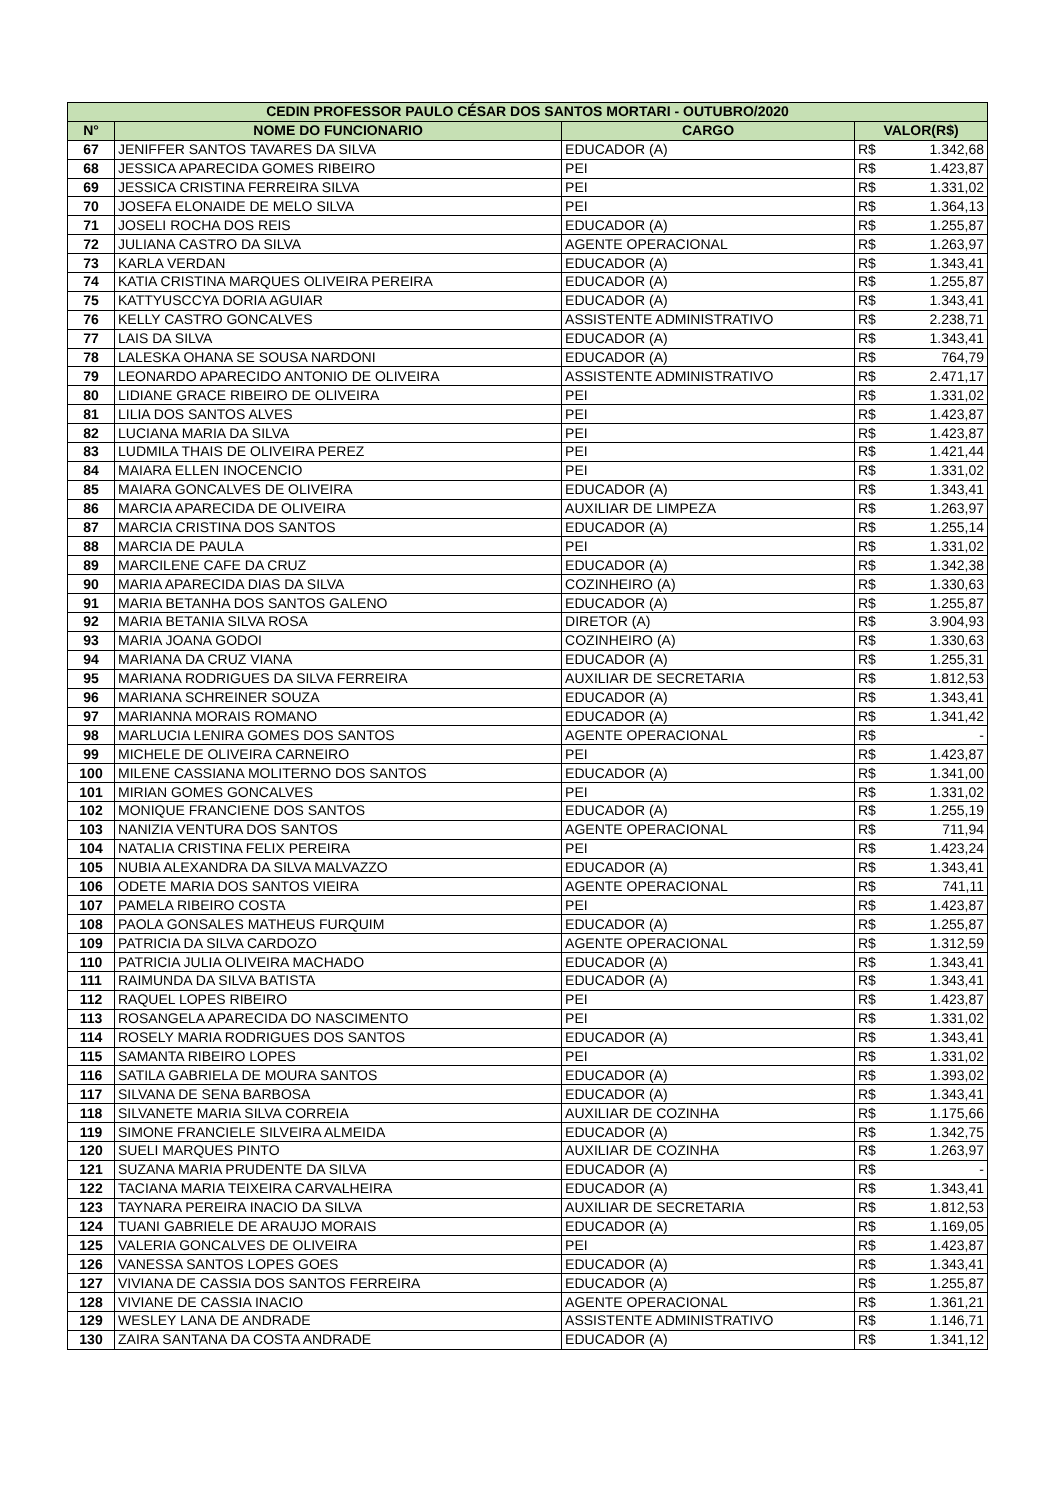| CEDIN PROFESSOR PAULO CÉSAR DOS SANTOS MORTARI - OUTUBRO/2020 | | | | |
| --- | --- | --- | --- | --- |
| N° | NOME DO FUNCIONARIO | CARGO | VALOR(R$) | |
| 67 | JENIFFER SANTOS TAVARES DA SILVA | EDUCADOR (A) | R$ | 1.342,68 |
| 68 | JESSICA APARECIDA GOMES RIBEIRO | PEI | R$ | 1.423,87 |
| 69 | JESSICA CRISTINA FERREIRA SILVA | PEI | R$ | 1.331,02 |
| 70 | JOSEFA ELONAIDE DE MELO SILVA | PEI | R$ | 1.364,13 |
| 71 | JOSELI ROCHA DOS REIS | EDUCADOR (A) | R$ | 1.255,87 |
| 72 | JULIANA CASTRO DA SILVA | AGENTE OPERACIONAL | R$ | 1.263,97 |
| 73 | KARLA VERDAN | EDUCADOR (A) | R$ | 1.343,41 |
| 74 | KATIA CRISTINA MARQUES OLIVEIRA PEREIRA | EDUCADOR (A) | R$ | 1.255,87 |
| 75 | KATTYUSCCYA DORIA AGUIAR | EDUCADOR (A) | R$ | 1.343,41 |
| 76 | KELLY CASTRO GONCALVES | ASSISTENTE ADMINISTRATIVO | R$ | 2.238,71 |
| 77 | LAIS DA SILVA | EDUCADOR (A) | R$ | 1.343,41 |
| 78 | LALESKA OHANA SE SOUSA NARDONI | EDUCADOR (A) | R$ | 764,79 |
| 79 | LEONARDO APARECIDO ANTONIO DE OLIVEIRA | ASSISTENTE ADMINISTRATIVO | R$ | 2.471,17 |
| 80 | LIDIANE GRACE RIBEIRO DE OLIVEIRA | PEI | R$ | 1.331,02 |
| 81 | LILIA DOS SANTOS ALVES | PEI | R$ | 1.423,87 |
| 82 | LUCIANA MARIA DA SILVA | PEI | R$ | 1.423,87 |
| 83 | LUDMILA THAIS DE OLIVEIRA PEREZ | PEI | R$ | 1.421,44 |
| 84 | MAIARA ELLEN INOCENCIO | PEI | R$ | 1.331,02 |
| 85 | MAIARA GONCALVES DE OLIVEIRA | EDUCADOR (A) | R$ | 1.343,41 |
| 86 | MARCIA APARECIDA DE OLIVEIRA | AUXILIAR DE LIMPEZA | R$ | 1.263,97 |
| 87 | MARCIA CRISTINA DOS SANTOS | EDUCADOR (A) | R$ | 1.255,14 |
| 88 | MARCIA DE PAULA | PEI | R$ | 1.331,02 |
| 89 | MARCILENE CAFE DA CRUZ | EDUCADOR (A) | R$ | 1.342,38 |
| 90 | MARIA APARECIDA DIAS DA SILVA | COZINHEIRO (A) | R$ | 1.330,63 |
| 91 | MARIA BETANHA DOS SANTOS GALENO | EDUCADOR (A) | R$ | 1.255,87 |
| 92 | MARIA BETANIA SILVA ROSA | DIRETOR (A) | R$ | 3.904,93 |
| 93 | MARIA JOANA GODOI | COZINHEIRO (A) | R$ | 1.330,63 |
| 94 | MARIANA DA CRUZ VIANA | EDUCADOR (A) | R$ | 1.255,31 |
| 95 | MARIANA RODRIGUES DA SILVA FERREIRA | AUXILIAR DE SECRETARIA | R$ | 1.812,53 |
| 96 | MARIANA SCHREINER SOUZA | EDUCADOR (A) | R$ | 1.343,41 |
| 97 | MARIANNA MORAIS ROMANO | EDUCADOR (A) | R$ | 1.341,42 |
| 98 | MARLUCIA LENIRA GOMES DOS SANTOS | AGENTE OPERACIONAL | R$ | - |
| 99 | MICHELE DE OLIVEIRA CARNEIRO | PEI | R$ | 1.423,87 |
| 100 | MILENE CASSIANA MOLITERNO DOS SANTOS | EDUCADOR (A) | R$ | 1.341,00 |
| 101 | MIRIAN GOMES GONCALVES | PEI | R$ | 1.331,02 |
| 102 | MONIQUE FRANCIENE DOS SANTOS | EDUCADOR (A) | R$ | 1.255,19 |
| 103 | NANIZIA VENTURA DOS SANTOS | AGENTE OPERACIONAL | R$ | 711,94 |
| 104 | NATALIA CRISTINA FELIX PEREIRA | PEI | R$ | 1.423,24 |
| 105 | NUBIA ALEXANDRA DA SILVA MALVAZZO | EDUCADOR (A) | R$ | 1.343,41 |
| 106 | ODETE MARIA DOS SANTOS VIEIRA | AGENTE OPERACIONAL | R$ | 741,11 |
| 107 | PAMELA RIBEIRO COSTA | PEI | R$ | 1.423,87 |
| 108 | PAOLA GONSALES MATHEUS FURQUIM | EDUCADOR (A) | R$ | 1.255,87 |
| 109 | PATRICIA DA SILVA CARDOZO | AGENTE OPERACIONAL | R$ | 1.312,59 |
| 110 | PATRICIA JULIA OLIVEIRA MACHADO | EDUCADOR (A) | R$ | 1.343,41 |
| 111 | RAIMUNDA DA SILVA BATISTA | EDUCADOR (A) | R$ | 1.343,41 |
| 112 | RAQUEL LOPES RIBEIRO | PEI | R$ | 1.423,87 |
| 113 | ROSANGELA APARECIDA DO NASCIMENTO | PEI | R$ | 1.331,02 |
| 114 | ROSELY MARIA RODRIGUES DOS SANTOS | EDUCADOR (A) | R$ | 1.343,41 |
| 115 | SAMANTA RIBEIRO LOPES | PEI | R$ | 1.331,02 |
| 116 | SATILA GABRIELA DE MOURA SANTOS | EDUCADOR (A) | R$ | 1.393,02 |
| 117 | SILVANA DE SENA BARBOSA | EDUCADOR (A) | R$ | 1.343,41 |
| 118 | SILVANETE MARIA SILVA CORREIA | AUXILIAR DE COZINHA | R$ | 1.175,66 |
| 119 | SIMONE FRANCIELE SILVEIRA ALMEIDA | EDUCADOR (A) | R$ | 1.342,75 |
| 120 | SUELI MARQUES PINTO | AUXILIAR DE COZINHA | R$ | 1.263,97 |
| 121 | SUZANA MARIA PRUDENTE DA SILVA | EDUCADOR (A) | R$ | - |
| 122 | TACIANA MARIA TEIXEIRA CARVALHEIRA | EDUCADOR (A) | R$ | 1.343,41 |
| 123 | TAYNARA PEREIRA INACIO DA SILVA | AUXILIAR DE SECRETARIA | R$ | 1.812,53 |
| 124 | TUANI GABRIELE DE ARAUJO MORAIS | EDUCADOR (A) | R$ | 1.169,05 |
| 125 | VALERIA GONCALVES DE OLIVEIRA | PEI | R$ | 1.423,87 |
| 126 | VANESSA SANTOS LOPES GOES | EDUCADOR (A) | R$ | 1.343,41 |
| 127 | VIVIANA DE CASSIA DOS SANTOS FERREIRA | EDUCADOR (A) | R$ | 1.255,87 |
| 128 | VIVIANE DE CASSIA INACIO | AGENTE OPERACIONAL | R$ | 1.361,21 |
| 129 | WESLEY LANA DE ANDRADE | ASSISTENTE ADMINISTRATIVO | R$ | 1.146,71 |
| 130 | ZAIRA SANTANA DA COSTA ANDRADE | EDUCADOR (A) | R$ | 1.341,12 |